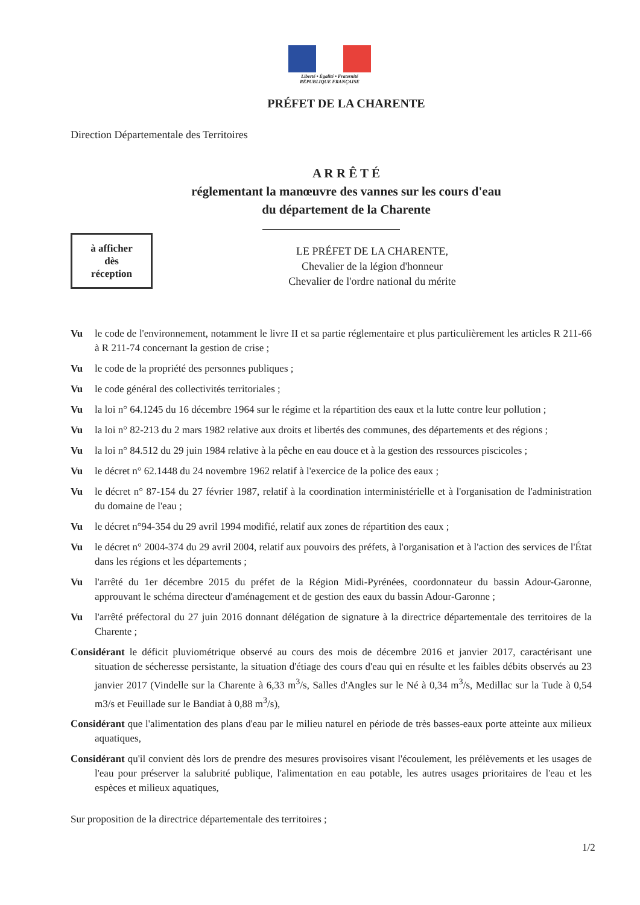Liberté • Égalité • Fraternité
RÉPUBLIQUE FRANÇAISE
PRÉFET DE LA CHARENTE
Direction Départementale des Territoires
A R R Ê T É
réglementant la manœuvre des vannes sur les cours d'eau
du département de la Charente
à afficher
dès
réception
LE PRÉFET DE LA CHARENTE,
Chevalier de la légion d'honneur
Chevalier de l'ordre national du mérite
Vu le code de l'environnement, notamment le livre II et sa partie réglementaire et plus particulièrement les articles R 211-66 à R 211-74 concernant la gestion de crise ;
Vu le code de la propriété des personnes publiques ;
Vu le code général des collectivités territoriales ;
Vu la loi n° 64.1245 du 16 décembre 1964 sur le régime et la répartition des eaux et la lutte contre leur pollution ;
Vu la loi n° 82-213 du 2 mars 1982 relative aux droits et libertés des communes, des départements et des régions ;
Vu la loi n° 84.512 du 29 juin 1984 relative à la pêche en eau douce et à la gestion des ressources piscicoles ;
Vu le décret n° 62.1448 du 24 novembre 1962 relatif à l'exercice de la police des eaux ;
Vu le décret n° 87-154 du 27 février 1987, relatif à la coordination interministérielle et à l'organisation de l'administration du domaine de l'eau ;
Vu le décret n°94-354 du 29 avril 1994 modifié, relatif aux zones de répartition des eaux ;
Vu le décret n° 2004-374 du 29 avril 2004, relatif aux pouvoirs des préfets, à l'organisation et à l'action des services de l'État dans les régions et les départements ;
Vu l'arrêté du 1er décembre 2015 du préfet de la Région Midi-Pyrénées, coordonnateur du bassin Adour-Garonne, approuvant le schéma directeur d'aménagement et de gestion des eaux du bassin Adour-Garonne ;
Vu l'arrêté préfectoral du 27 juin 2016 donnant délégation de signature à la directrice départementale des territoires de la Charente ;
Considérant le déficit pluviométrique observé au cours des mois de décembre 2016 et janvier 2017, caractérisant une situation de sécheresse persistante, la situation d'étiage des cours d'eau qui en résulte et les faibles débits observés au 23 janvier 2017 (Vindelle sur la Charente à 6,33 m<sup>3</sup>/s, Salles d'Angles sur le Né à 0,34 m<sup>3</sup>/s, Medillac sur la Tude à 0,54 m3/s et Feuillade sur le Bandiat à 0,88 m<sup>3</sup>/s),
Considérant que l'alimentation des plans d'eau par le milieu naturel en période de très basses-eaux porte atteinte aux milieux aquatiques,
Considérant qu'il convient dès lors de prendre des mesures provisoires visant l'écoulement, les prélèvements et les usages de l'eau pour préserver la salubrité publique, l'alimentation en eau potable, les autres usages prioritaires de l'eau et les espèces et milieux aquatiques,
Sur proposition de la directrice départementale des territoires ;
1/2